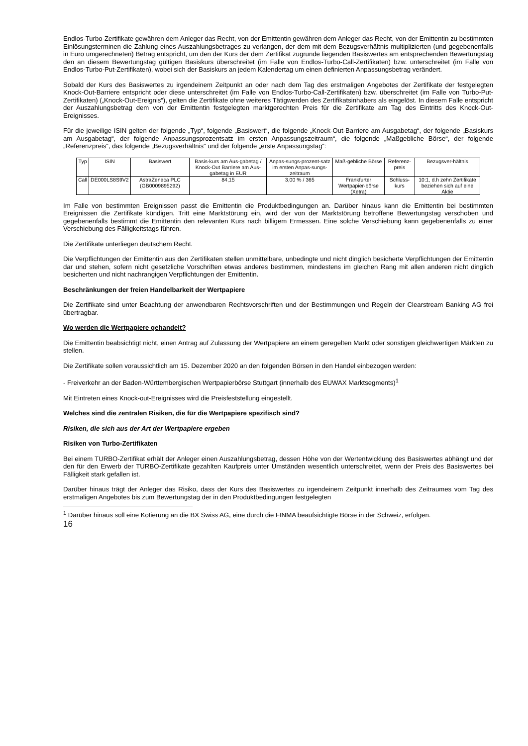Endlos-Turbo-Zertifikate gewähren dem Anleger das Recht, von der Emittentin gewähren dem Anleger das Recht, von der Emittentin zu bestimmten Einlösungsterminen die Zahlung eines Auszahlungsbetrages zu verlangen, der dem mit dem Bezugsverhältnis multiplizierten (und gegebenenfalls in Euro umgerechneten) Betrag entspricht, um den der Kurs der dem Zertifikat zugrunde liegenden Basiswertes am entsprechenden Bewertungstag den an diesem Bewertungstag gültigen Basiskurs überschreitet (im Falle von Endlos-Turbo-Call-Zertifikaten) bzw. unterschreitet (im Falle von Endlos-Turbo-Put-Zertifikaten), wobei sich der Basiskurs an jedem Kalendertag um einen definierten Anpassungsbetrag verändert.
Sobald der Kurs des Basiswertes zu irgendeinem Zeitpunkt an oder nach dem Tag des erstmaligen Angebotes der Zertifikate der festgelegten Knock-Out-Barriere entspricht oder diese unterschreitet (im Falle von Endlos-Turbo-Call-Zertifikaten) bzw. überschreitet (im Falle von Turbo-Put-Zertifikaten) („Knock-Out-Ereignis“), gelten die Zertifikate ohne weiteres Tätigwerden des Zertifikatsinhabers als eingelöst. In diesem Falle entspricht der Auszahlungsbetrag dem von der Emittentin festgelegten marktgerechten Preis für die Zertifikate am Tag des Eintritts des Knock-Out-Ereignisses.
Für die jeweilige ISIN gelten der folgende „Typ“, folgende „Basiswert“, die folgende „Knock-Out-Barriere am Ausgabetag“, der folgende „Basiskurs am Ausgabetag“, der folgende Anpassungsprozentsatz im ersten Anpassungszeitraum“, die folgende „Maßgebliche Börse“, der folgende „Referenzpreis“, das folgende „Bezugsverhältnis“ und der folgende „erste Anpassungstag“:
| Typ | ISIN | Basiswert | Basis-kurs am Aus-gabetag / Knock-Out Barriere am Aus-gabetag in EUR | Anpas-sungs-prozent-satz im ersten Anpas-sungs-zeitraum | Maß-gebliche Börse | Referenz-preis | Bezugsver-hältnis |
| Call | DE000LS8S9V2 | AstraZeneca PLC (GB0009895292) | 84,15 | 3,00 % / 365 | Frankfurter Wertpapier-börse (Xetra) | Schluss-kurs | 10:1, d.h zehn Zertifikate beziehen sich auf eine Aktie |
Im Falle von bestimmten Ereignissen passt die Emittentin die Produktbedingungen an. Darüber hinaus kann die Emittentin bei bestimmten Ereignissen die Zertifikate kündigen. Tritt eine Marktstörung ein, wird der von der Marktstörung betroffene Bewertungstag verschoben und gegebenenfalls bestimmt die Emittentin den relevanten Kurs nach billigem Ermessen. Eine solche Verschiebung kann gegebenenfalls zu einer Verschiebung des Fälligkeitstags führen.
Die Zertifikate unterliegen deutschem Recht.
Die Verpflichtungen der Emittentin aus den Zertifikaten stellen unmittelbare, unbedingte und nicht dinglich besicherte Verpflichtungen der Emittentin dar und stehen, sofern nicht gesetzliche Vorschriften etwas anderes bestimmen, mindestens im gleichen Rang mit allen anderen nicht dinglich besicherten und nicht nachrangigen Verpflichtungen der Emittentin.
Beschränkungen der freien Handelbarkeit der Wertpapiere
Die Zertifikate sind unter Beachtung der anwendbaren Rechtsvorschriften und der Bestimmungen und Regeln der Clearstream Banking AG frei übertragbar.
Wo werden die Wertpapiere gehandelt?
Die Emittentin beabsichtigt nicht, einen Antrag auf Zulassung der Wertpapiere an einem geregelten Markt oder sonstigen gleichwertigen Märkten zu stellen.
Die Zertifikate sollen voraussichtlich am 15. Dezember 2020 an den folgenden Börsen in den Handel einbezogen werden:
- Freiverkehr an der Baden-Württembergischen Wertpapierbörse Stuttgart (innerhalb des EUWAX Marktsegments)<sup>1</sup>
Mit Eintreten eines Knock-out-Ereignisses wird die Preisfeststellung eingestellt.
Welches sind die zentralen Risiken, die für die Wertpapiere spezifisch sind?
Risiken, die sich aus der Art der Wertpapiere ergeben
Risiken von Turbo-Zertifikaten
Bei einem TURBO-Zertifikat erhält der Anleger einen Auszahlungsbetrag, dessen Höhe von der Wertentwicklung des Basiswertes abhängt und der den für den Erwerb der TURBO-Zertifikate gezahlten Kaufpreis unter Umständen wesentlich unterschreitet, wenn der Preis des Basiswertes bei Fälligkeit stark gefallen ist.
Darüber hinaus trägt der Anleger das Risiko, dass der Kurs des Basiswertes zu irgendeinem Zeitpunkt innerhalb des Zeitraumes vom Tag des erstmaligen Angebotes bis zum Bewertungstag der in den Produktbedingungen festgelegten
<sup>1</sup> Darüber hinaus soll eine Kotierung an die BX Swiss AG, eine durch die FINMA beaufsichtigte Börse in der Schweiz, erfolgen.
16